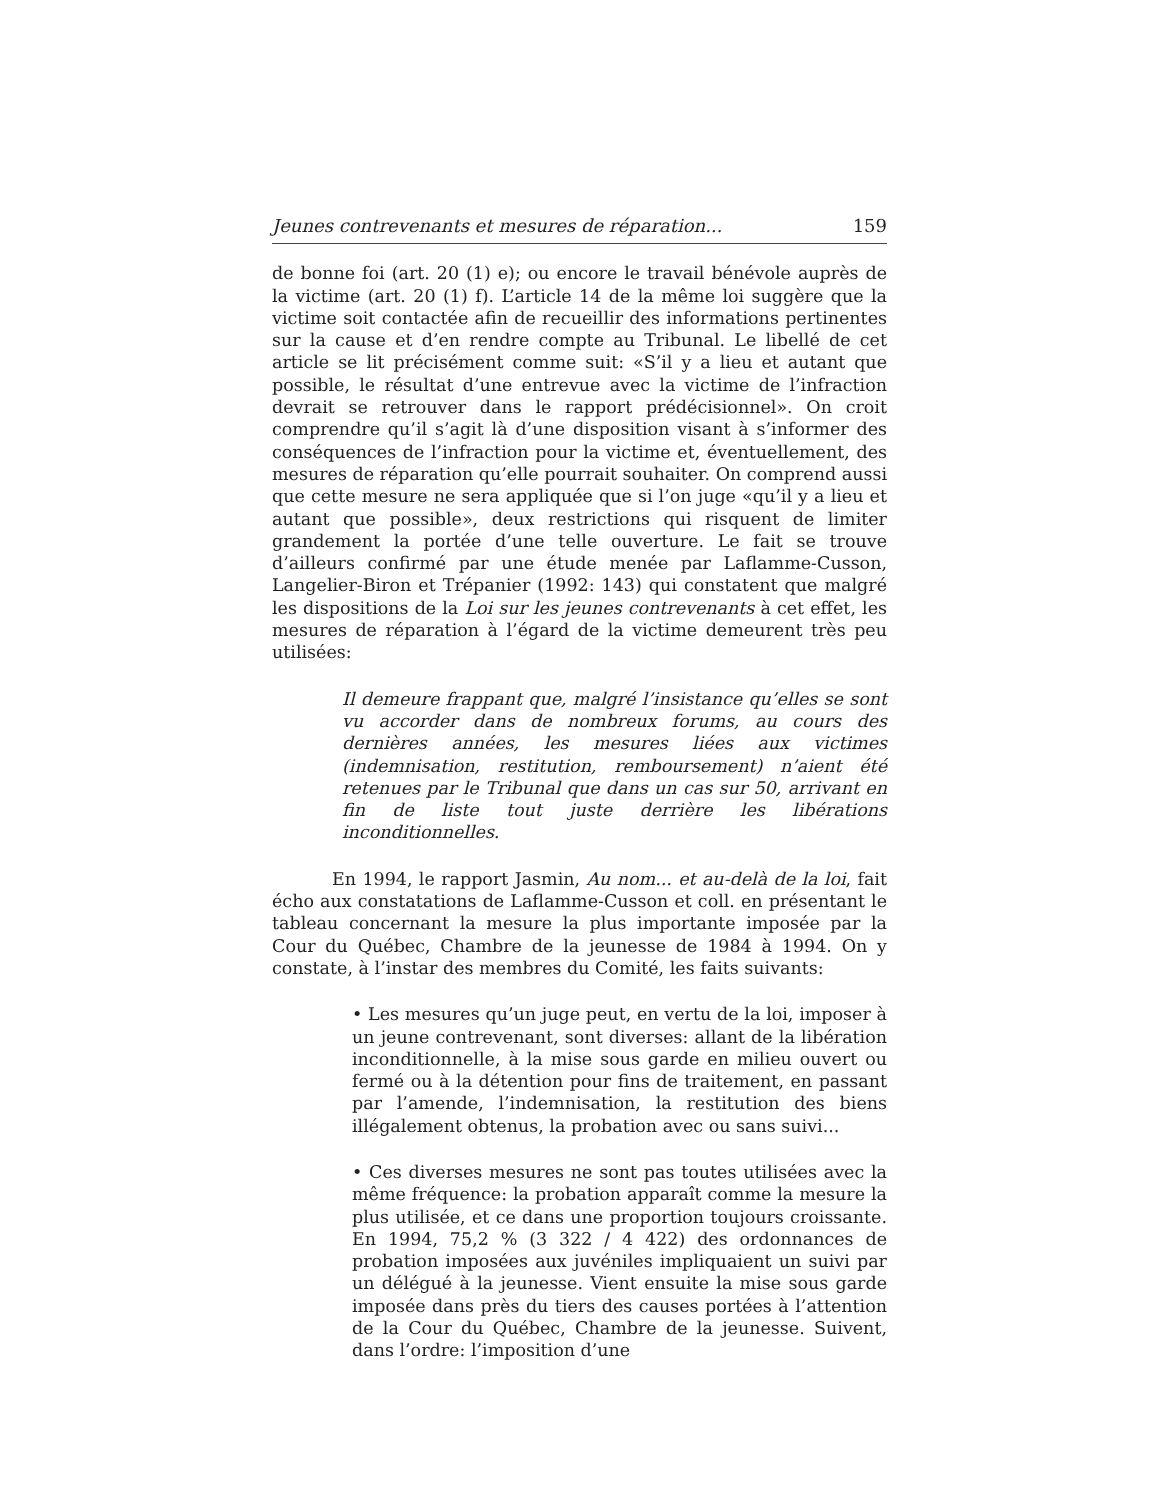Jeunes contrevenants et mesures de réparation... 159
de bonne foi (art. 20 (1) e); ou encore le travail bénévole auprès de la victime (art. 20 (1) f). L’article 14 de la même loi suggère que la victime soit contactée afin de recueillir des informations pertinentes sur la cause et d’en rendre compte au Tribunal. Le libellé de cet article se lit précisément comme suit: «S’il y a lieu et autant que possible, le résultat d’une entrevue avec la victime de l’infraction devrait se retrouver dans le rapport prédécisionnel». On croit comprendre qu’il s’agit là d’une disposition visant à s’informer des conséquences de l’infraction pour la victime et, éventuellement, des mesures de réparation qu’elle pourrait souhaiter. On comprend aussi que cette mesure ne sera appliquée que si l’on juge «qu’il y a lieu et autant que possible», deux restrictions qui risquent de limiter grandement la portée d’une telle ouverture. Le fait se trouve d’ailleurs confirmé par une étude menée par Laflamme-Cusson, Langelier-Biron et Trépanier (1992: 143) qui constatent que malgré les dispositions de la Loi sur les jeunes contrevenants à cet effet, les mesures de réparation à l’égard de la victime demeurent très peu utilisées:
Il demeure frappant que, malgré l’insistance qu’elles se sont vu accorder dans de nombreux forums, au cours des dernières années, les mesures liées aux victimes (indemnisation, restitution, remboursement) n’aient été retenues par le Tribunal que dans un cas sur 50, arrivant en fin de liste tout juste derrière les libérations inconditionnelles.
En 1994, le rapport Jasmin, Au nom... et au-delà de la loi, fait écho aux constatations de Laflamme-Cusson et coll. en présentant le tableau concernant la mesure la plus importante imposée par la Cour du Québec, Chambre de la jeunesse de 1984 à 1994. On y constate, à l’instar des membres du Comité, les faits suivants:
• Les mesures qu’un juge peut, en vertu de la loi, imposer à un jeune contrevenant, sont diverses: allant de la libération inconditionnelle, à la mise sous garde en milieu ouvert ou fermé ou à la détention pour fins de traitement, en passant par l’amende, l’indemnisation, la restitution des biens illégalement obtenus, la probation avec ou sans suivi...
• Ces diverses mesures ne sont pas toutes utilisées avec la même fréquence: la probation apparaît comme la mesure la plus utilisée, et ce dans une proportion toujours croissante. En 1994, 75,2 % (3 322 / 4 422) des ordonnances de probation imposées aux juvéniles impliquaient un suivi par un délégué à la jeunesse. Vient ensuite la mise sous garde imposée dans près du tiers des causes portées à l’attention de la Cour du Québec, Chambre de la jeunesse. Suivent, dans l’ordre: l’imposition d’une